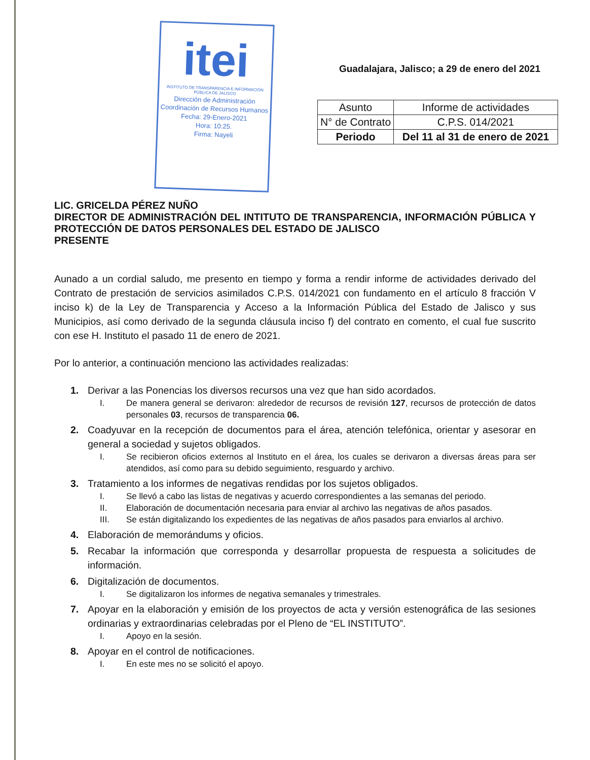itei
INSTITUTO DE TRANSPARENCIA E INFORMACIÓN PÚBLICA DE JALISCO
Dirección de Administración
Coordinación de Recursos Humanos
Fecha: 29-Enero-2021
Hora: 10:25.
Firma: Nayeli
Guadalajara, Jalisco; a 29 de enero del 2021
| Asunto | Informe de actividades |
| N° de Contrato | C.P.S. 014/2021 |
| Periodo | Del 11 al 31 de enero de 2021 |
LIC. GRICELDA PÉREZ NUÑO
DIRECTOR DE ADMINISTRACIÓN DEL INTITUTO DE TRANSPARENCIA, INFORMACIÓN PÚBLICA Y PROTECCIÓN DE DATOS PERSONALES DEL ESTADO DE JALISCO
PRESENTE
Aunado a un cordial saludo, me presento en tiempo y forma a rendir informe de actividades derivado del Contrato de prestación de servicios asimilados C.P.S. 014/2021 con fundamento en el artículo 8 fracción V inciso k) de la Ley de Transparencia y Acceso a la Información Pública del Estado de Jalisco y sus Municipios, así como derivado de la segunda cláusula inciso f) del contrato en comento, el cual fue suscrito con ese H. Instituto el pasado 11 de enero de 2021.
Por lo anterior, a continuación menciono las actividades realizadas:
1. Derivar a las Ponencias los diversos recursos una vez que han sido acordados.
I. De manera general se derivaron: alrededor de recursos de revisión 127, recursos de protección de datos personales 03, recursos de transparencia 06.
2. Coadyuvar en la recepción de documentos para el área, atención telefónica, orientar y asesorar en general a sociedad y sujetos obligados.
I. Se recibieron oficios externos al Instituto en el área, los cuales se derivaron a diversas áreas para ser atendidos, así como para su debido seguimiento, resguardo y archivo.
3. Tratamiento a los informes de negativas rendidas por los sujetos obligados.
I. Se llevó a cabo las listas de negativas y acuerdo correspondientes a las semanas del periodo.
II. Elaboración de documentación necesaria para enviar al archivo las negativas de años pasados.
III. Se están digitalizando los expedientes de las negativas de años pasados para enviarlos al archivo.
4. Elaboración de memorándums y oficios.
5. Recabar la información que corresponda y desarrollar propuesta de respuesta a solicitudes de información.
6. Digitalización de documentos.
I. Se digitalizaron los informes de negativa semanales y trimestrales.
7. Apoyar en la elaboración y emisión de los proyectos de acta y versión estenográfica de las sesiones ordinarias y extraordinarias celebradas por el Pleno de “EL INSTITUTO”.
I. Apoyo en la sesión.
8. Apoyar en el control de notificaciones.
I. En este mes no se solicitó el apoyo.